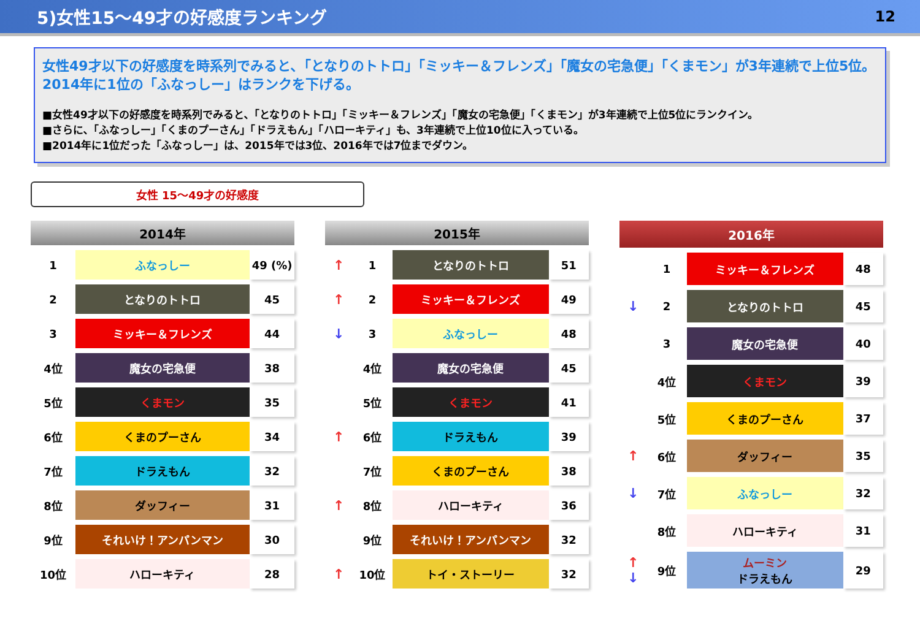5)女性15～49才の好感度ランキング 12
女性49才以下の好感度を時系列でみると､「となりのトトロ」「ミッキー＆フレンズ」「魔女の宅急便」「くまモン」が3年連続で上位5位。
2014年に1位の「ふなっしー」はランクを下げる。
■女性49才以下の好感度を時系列でみると､「となりのトトロ」「ミッキー＆フレンズ」「魔女の宅急便」「くまモン」が3年連続で上位5位にランクイン。
■さらに､「ふなっしー」「くまのプーさん」「ドラえもん」「ハローキティ」も、3年連続で上位10位に入っている。
■2014年に1位だった「ふなっしー」は、2015年では3位、2016年では7位までダウン。
女性 15～49才の好感度
| 2014年 | | |
| --- | --- | --- |
| 1 | ふなっしー | 49 (%) |
| 2 | となりのトトロ | 45 |
| 3 | ミッキー＆フレンズ | 44 |
| 4位 | 魔女の宅急便 | 38 |
| 5位 | くまモン | 35 |
| 6位 | くまのプーさん | 34 |
| 7位 | ドラえもん | 32 |
| 8位 | ダッフィー | 31 |
| 9位 | それいけ！アンパンマン | 30 |
| 10位 | ハローキティ | 28 |
| 2015年 | | | |
| --- | --- | --- | --- |
| ↑ | 1 | となりのトトロ | 51 |
| ↑ | 2 | ミッキー＆フレンズ | 49 |
| ↓ | 3 | ふなっしー | 48 |
| | 4位 | 魔女の宅急便 | 45 |
| | 5位 | くまモン | 41 |
| ↑ | 6位 | ドラえもん | 39 |
| | 7位 | くまのプーさん | 38 |
| ↑ | 8位 | ハローキティ | 36 |
| | 9位 | それいけ！アンパンマン | 32 |
| ↑ | 10位 | トイ・ストーリー | 32 |
| 2016年 | | | |
| --- | --- | --- | --- |
| | 1 | ミッキー＆フレンズ | 48 |
| ↓ | 2 | となりのトトロ | 45 |
| | 3 | 魔女の宅急便 | 40 |
| | 4位 | くまモン | 39 |
| | 5位 | くまのプーさん | 37 |
| ↑ | 6位 | ダッフィー | 35 |
| ↓ | 7位 | ふなっしー | 32 |
| | 8位 | ハローキティ | 31 |
| ↑ ↓ | 9位 | ムーミン ドラえもん | 29 |